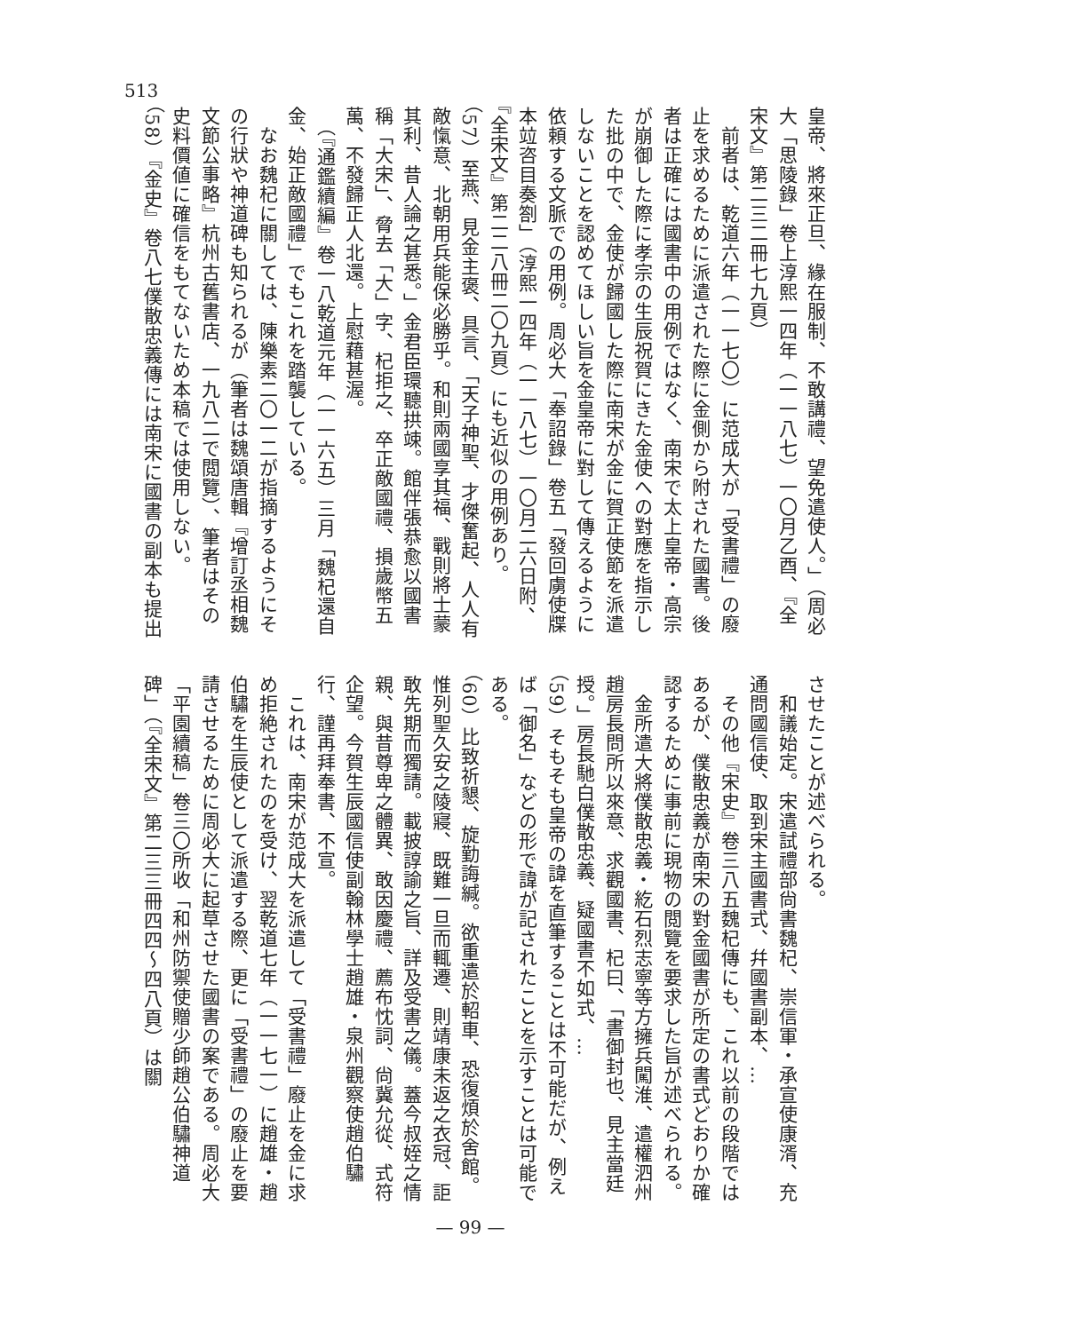513
皇帝、將來正旦、緣在服制、不敢講禮、望免遣使人。」（周必大「思陵錄」卷上淳熙一四年（一一八七）一〇月乙酉、『全宋文』第二三二冊七九頁）
　前者は、乾道六年（一一七〇）に范成大が「受書禮」の廢止を求めるために派遣された際に金側から附された國書。後者は正確には國書中の用例ではなく、南宋で太上皇帝・高宗が崩御した際に孝宗の生辰祝賀にきた金使への對應を指示した批の中で、金使が歸國した際に南宋が金に賀正使節を派遣しないことを認めてほしい旨を金皇帝に對して傳えるように依頼する文脈での用例。周必大「奉詔錄」卷五「發回虜使牒本竝咨目奏劄」（淳熙一四年（一一八七）一〇月二六日附、『全宋文』第二二八冊二〇九頁）にも近似の用例あり。
（57）至燕、見金主褒、具言、「天子神聖、才傑奮起、人人有敵愾意、北朝用兵能保必勝乎。和則兩國享其福、戰則將士蒙其利、昔人論之甚悉。」金君臣環聽拱竦。館伴張恭愈以國書稱「大宋」、脅去「大」字、杞拒之、卒正敵國禮、損歲幣五萬、不發歸正人北還。上慰藉甚渥。
　（『通鑑續編』卷一八乾道元年（一一六五）三月「魏杞還自金、始正敵國禮」でもこれを踏襲している。
　なお魏杞に關しては、陳樂素二〇一二が指摘するようにその行狀や神道碑も知られるが（筆者は魏頌唐輯『增訂丞相魏文節公事略』杭州古舊書店、一九八二で閲覽）、筆者はその史料價値に確信をもてないため本稿では使用しない。
（58）『金史』卷八七僕散忠義傳には南宋に國書の副本も提出
させたことが述べられる。
　和議始定。宋遣試禮部尙書魏杞、崇信軍・承宣使康湑、充通問國信使、取到宋主國書式、幷國書副本、…
　その他『宋史』卷三八五魏杞傳にも、これ以前の段階ではあるが、僕散忠義が南宋の對金國書が所定の書式どおりか確認するために事前に現物の閲覽を要求した旨が述べられる。
　金所遣大將僕散忠義・紇石烈志寧等方擁兵闖淮、遣權泗州趙房長問所以來意、求觀國書、杞曰、「書御封也、見主當廷授。」房長馳白僕散忠義、疑國書不如式、…
（59）そもそも皇帝の諱を直筆することは不可能だが、例えば「御名」などの形で諱が記されたことを示すことは可能である。
（60）比致祈懇、旋勤誨緘。欲重遣於軺車、恐復煩於舍館。惟列聖久安之陵寢、既難一旦而輒遷、則靖康未返之衣冠、詎敢先期而獨請。載披諄諭之旨、詳及受書之儀。蓋今叔姪之情親、與昔尊卑之體異、敢因慶禮、薦布忱詞、尙冀允從、式符企望。今賀生辰國信使副翰林學士趙雄・泉州觀察使趙伯驌行、謹再拜奉書、不宣。
　これは、南宋が范成大を派遣して「受書禮」廢止を金に求め拒絶されたのを受け、翌乾道七年（一一七一）に趙雄・趙伯驌を生辰使として派遣する際、更に「受書禮」の廢止を要請させるために周必大に起草させた國書の案である。周必大「平園續稿」卷三〇所收「和州防禦使贈少師趙公伯驌神道碑」（『全宋文』第二三三冊四四〜四八頁）は關
— 99 —